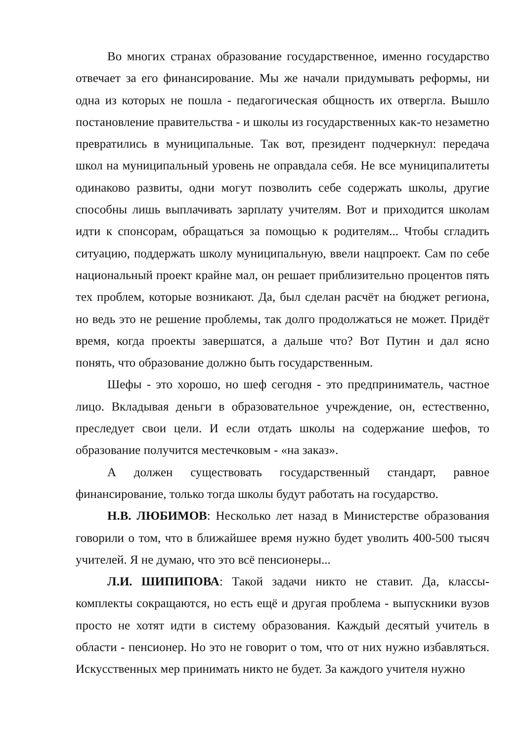Во многих странах образование государственное, именно государство отвечает за его финансирование. Мы же начали придумывать реформы, ни одна из которых не пошла - педагогическая общность их отвергла. Вышло постановление правительства - и школы из государственных как-то незаметно превратились в муниципальные. Так вот, президент подчеркнул: передача школ на муниципальный уровень не оправдала себя. Не все муниципалитеты одинаково развиты, одни могут позволить себе содержать школы, другие способны лишь выплачивать зарплату учителям. Вот и приходится школам идти к спонсорам, обращаться за помощью к родителям... Чтобы сгладить ситуацию, поддержать школу муниципальную, ввели нацпроект. Сам по себе национальный проект крайне мал, он решает приблизительно процентов пять тех проблем, которые возникают. Да, был сделан расчёт на бюджет региона, но ведь это не решение проблемы, так долго продолжаться не может. Придёт время, когда проекты завершатся, а дальше что? Вот Путин и дал ясно понять, что образование должно быть государственным.
Шефы - это хорошо, но шеф сегодня - это предприниматель, частное лицо. Вкладывая деньги в образовательное учреждение, он, естественно, преследует свои цели. И если отдать школы на содержание шефов, то образование получится местечковым - «на заказ».
А должен существовать государственный стандарт, равное финансирование, только тогда школы будут работать на государство.
Н.В. ЛЮБИМОВ: Несколько лет назад в Министерстве образования говорили о том, что в ближайшее время нужно будет уволить 400-500 тысяч учителей. Я не думаю, что это всё пенсионеры...
Л.И. ШИПИПОВА: Такой задачи никто не ставит. Да, классы-комплекты сокращаются, но есть ещё и другая проблема - выпускники вузов просто не хотят идти в систему образования. Каждый десятый учитель в области - пенсионер. Но это не говорит о том, что от них нужно избавляться. Искусственных мер принимать никто не будет. За каждого учителя нужно